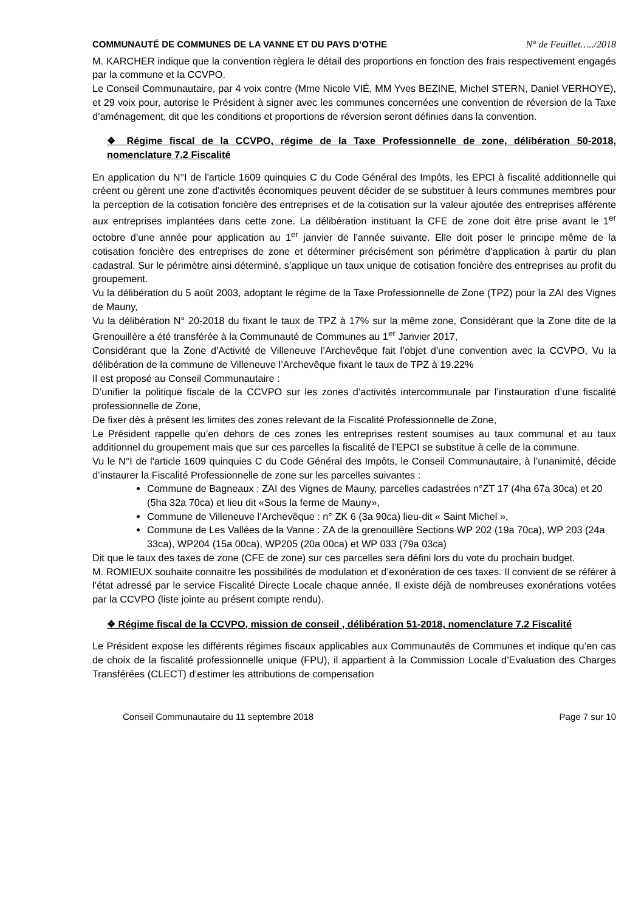COMMUNAUTÉ DE COMMUNES DE LA VANNE ET DU PAYS D’OTHE N° de Feuillet…../2018
M. KARCHER indique que la convention règlera le détail des proportions en fonction des frais respectivement engagés par la commune et la CCVPO.
Le Conseil Communautaire, par 4 voix contre (Mme Nicole VIÉ, MM Yves BEZINE, Michel STERN, Daniel VERHOYE), et 29 voix pour, autorise le Président à signer avec les communes concernées une convention de réversion de la Taxe d’aménagement, dit que les conditions et proportions de réversion seront définies dans la convention.
❖ Régime fiscal de la CCVPO, régime de la Taxe Professionnelle de zone, délibération 50-2018, nomenclature 7.2 Fiscalité
En application du N°I de l'article 1609 quinquies C du Code Général des Impôts, les EPCI à fiscalité additionnelle qui créent ou gèrent une zone d'activités économiques peuvent décider de se substituer à leurs communes membres pour la perception de la cotisation foncière des entreprises et de la cotisation sur la valeur ajoutée des entreprises afférente aux entreprises implantées dans cette zone. La délibération instituant la CFE de zone doit être prise avant le 1<sup>er</sup> octobre d’une année pour application au 1<sup>er</sup> janvier de l'année suivante. Elle doit poser le principe même de la cotisation foncière des entreprises de zone et déterminer précisément son périmètre d’application à partir du plan cadastral. Sur le périmètre ainsi déterminé, s’applique un taux unique de cotisation foncière des entreprises au profit du groupement.
Vu la délibération du 5 août 2003, adoptant le régime de la Taxe Professionnelle de Zone (TPZ) pour la ZAI des Vignes de Mauny,
Vu la délibération N° 20-2018 du fixant le taux de TPZ à 17% sur la même zone, Considérant que la Zone dite de la Grenouillère a été transférée à la Communauté de Communes au 1<sup>er</sup> Janvier 2017,
Considérant que la Zone d’Activité de Villeneuve l’Archevêque fait l’objet d’une convention avec la CCVPO, Vu la délibération de la commune de Villeneuve l’Archevêque fixant le taux de TPZ à 19.22%
Il est proposé au Conseil Communautaire :
D’unifier la politique fiscale de la CCVPO sur les zones d’activités intercommunale par l’instauration d’une fiscalité professionnelle de Zone,
De fixer dès à présent les limites des zones relevant de la Fiscalité Professionnelle de Zone,
Le Président rappelle qu’en dehors de ces zones les entreprises restent soumises au taux communal et au taux additionnel du groupement mais que sur ces parcelles la fiscalité de l’EPCI se substitue à celle de la commune.
Vu le N°I de l'article 1609 quinquies C du Code Général des Impôts, le Conseil Communautaire, à l’unanimité, décide d’instaurer la Fiscalité Professionnelle de zone sur les parcelles suivantes :
Commune de Bagneaux : ZAI des Vignes de Mauny, parcelles cadastrées n°ZT 17 (4ha 67a 30ca) et 20 (5ha 32a 70ca) et lieu dit «Sous la ferme de Mauny»,
Commune de Villeneuve l’Archevêque : n° ZK 6 (3a 90ca) lieu-dit « Saint Michel »,
Commune de Les Vallées de la Vanne : ZA de la grenouillère Sections WP 202 (19a 70ca), WP 203 (24a 33ca), WP204 (15a 00ca), WP205 (20a 00ca) et WP 033 (79a 03ca)
Dit que le taux des taxes de zone (CFE de zone) sur ces parcelles sera défini lors du vote du prochain budget.
M. ROMIEUX souhaite connaitre les possibilités de modulation et d’exonération de ces taxes. Il convient de se référer à l’état adressé par le service Fiscalité Directe Locale chaque année. Il existe déjà de nombreuses exonérations votées par la CCVPO (liste jointe au présent compte rendu).
❖ Régime fiscal de la CCVPO, mission de conseil , délibération 51-2018, nomenclature 7.2 Fiscalité
Le Président expose les différents régimes fiscaux applicables aux Communautés de Communes et indique qu’en cas de choix de la fiscalité professionnelle unique (FPU), il appartient à la Commission Locale d’Evaluation des Charges Transférées (CLECT) d’estimer les attributions de compensation
Conseil Communautaire du 11 septembre 2018 Page 7 sur 10